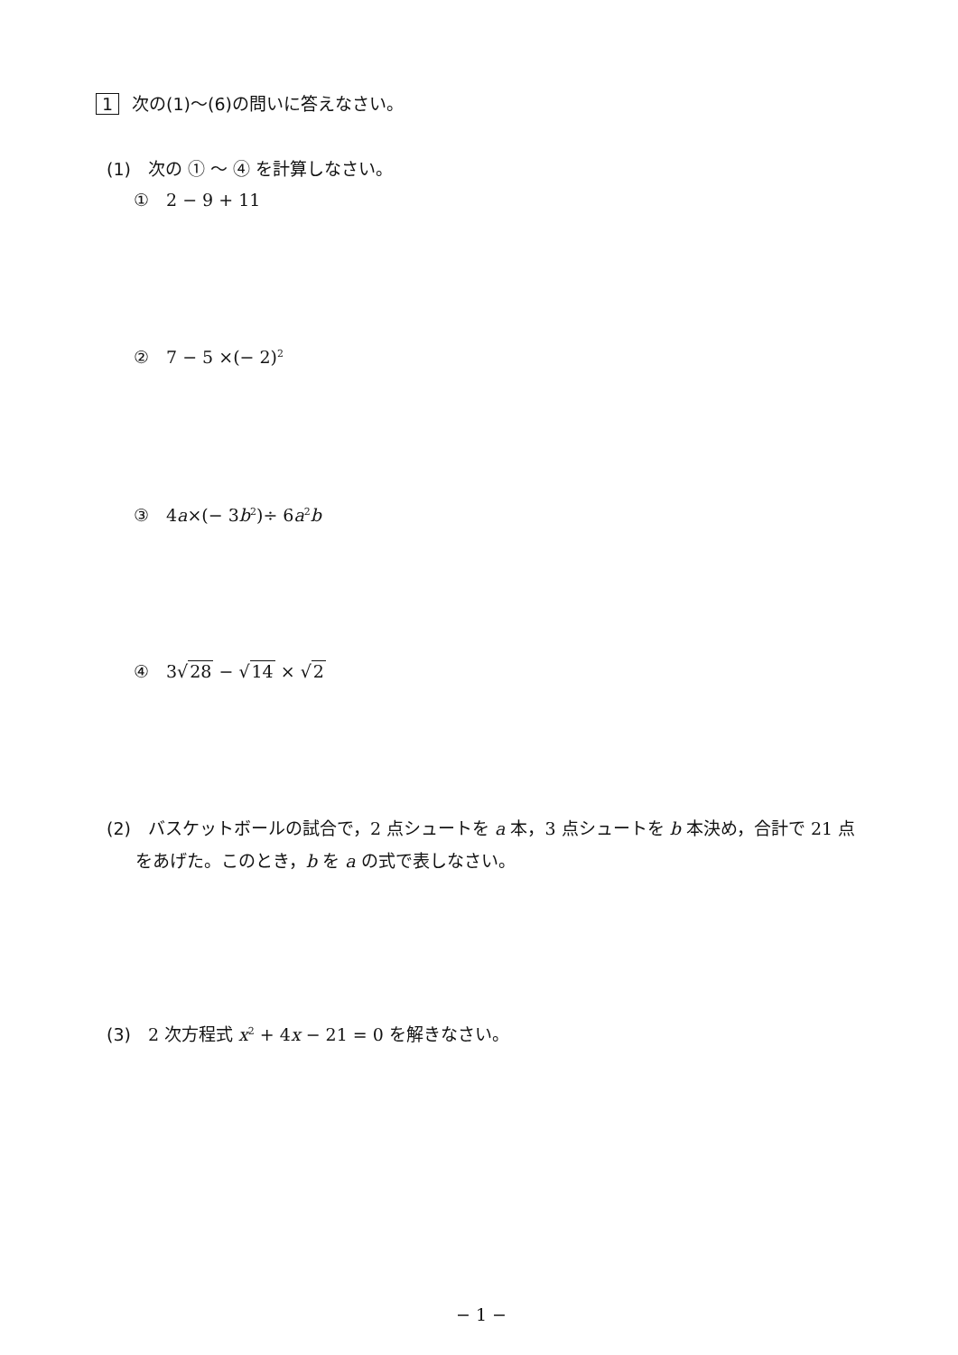1 次の(1)〜(6) の問いに答えなさい。
(1)　次の ① 〜 ④ を計算しなさい。
①　2 − 9 + 11
②　7 − 5 ×(− 2)<sup>2</sup>
③　4a×(− 3b<sup>2</sup>)÷ 6a<sup>2</sup>b
④　3√28 − √14 × √2
(2)　バスケットボールの試合で，2 点シュートを a 本，3 点シュートを b 本決め，合計で 21 点
をあげた。このとき，b を a の式で表しなさい。
(3)　2 次方程式 x<sup>2</sup> + 4x − 21 = 0 を解きなさい。
− 1 −